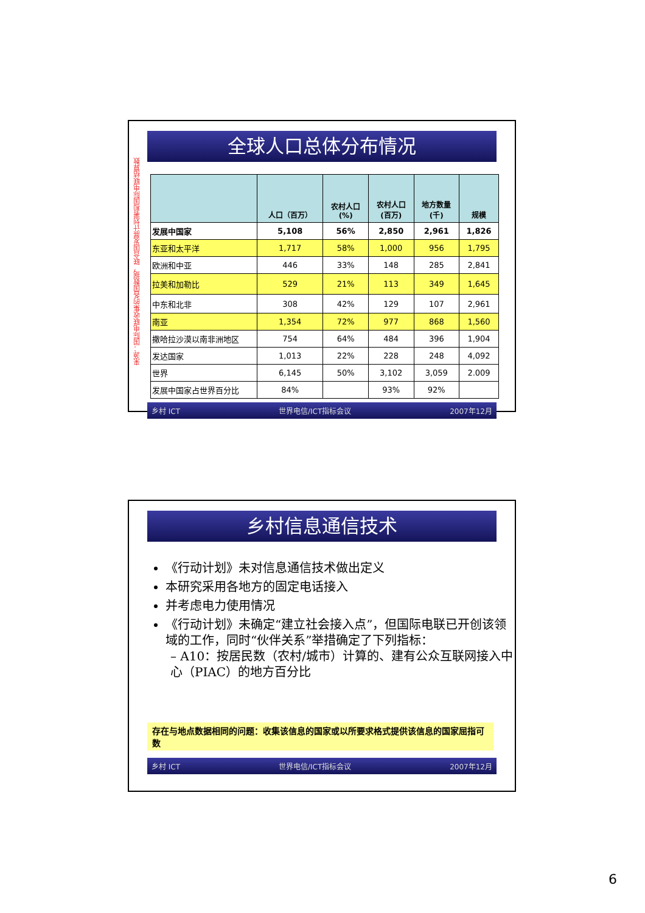来源：国际电联收集的各国数据，联合国发展计划署和国际电联结算数
全球人口总体分布情况
| | 人口（百万） | 农村人口 (%) | 农村人口 (百万) | 地方数量 (千) | 规模 |
| --- | --- | --- | --- | --- | --- |
| 发展中国家 | 5,108 | 56% | 2,850 | 2,961 | 1,826 |
| 东亚和太平洋 | 1,717 | 58% | 1,000 | 956 | 1,795 |
| 欧洲和中亚 | 446 | 33% | 148 | 285 | 2,841 |
| 拉美和加勒比 | 529 | 21% | 113 | 349 | 1,645 |
| 中东和北非 | 308 | 42% | 129 | 107 | 2,961 |
| 南亚 | 1,354 | 72% | 977 | 868 | 1,560 |
| 撒哈拉沙漠以南非洲地区 | 754 | 64% | 484 | 396 | 1,904 |
| 发达国家 | 1,013 | 22% | 228 | 248 | 4,092 |
| 世界 | 6,145 | 50% | 3,102 | 3,059 | 2.009 |
| 发展中国家占世界百分比 | 84% | | 93% | 92% | |
乡村 ICT 世界电信/ICT指标会议 2007年12月
乡村信息通信技术
《行动计划》未对信息通信技术做出定义
本研究采用各地方的固定电话接入
并考虑电力使用情况
《行动计划》未确定“建立社会接入点”，但国际电联已开创该领域的工作，同时“伙伴关系”举措确定了下列指标：
– A10：按居民数（农村/城市）计算的、建有公众互联网接入中心（PIAC）的地方百分比
存在与地点数据相同的问题：收集该信息的国家或以所要求格式提供该信息的国家屈指可数
乡村 ICT 世界电信/ICT指标会议 2007年12月
6